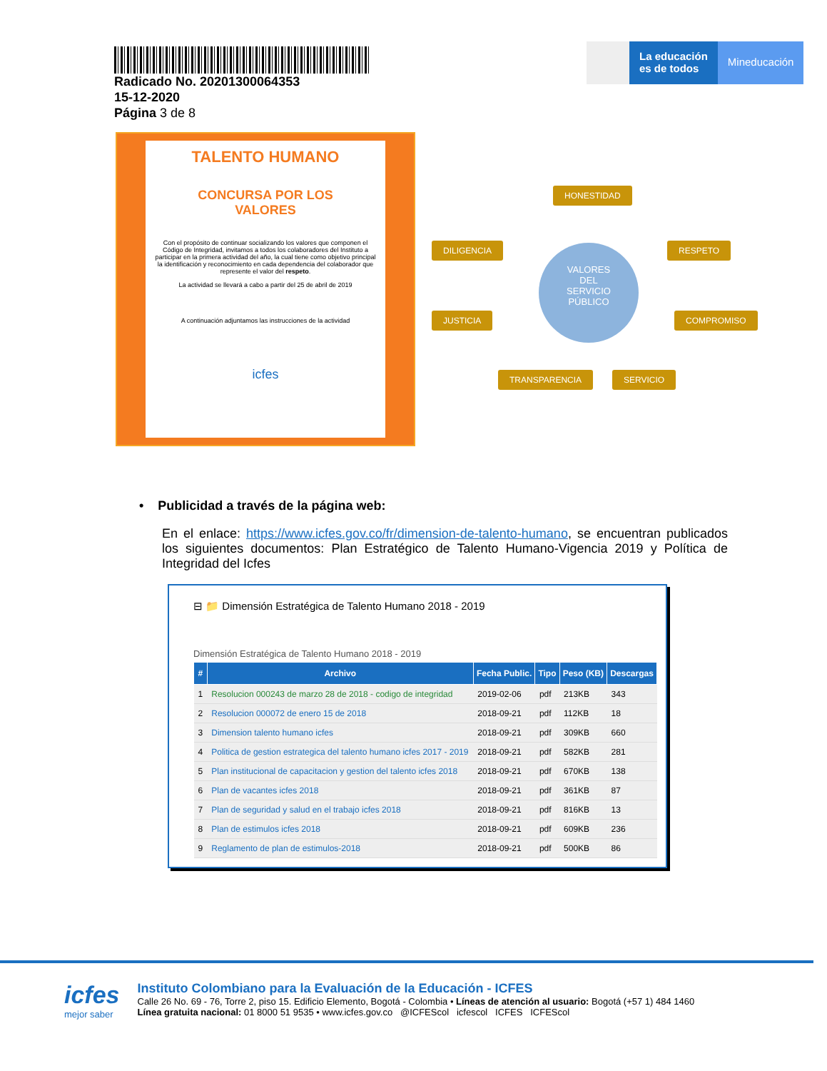Radicado No. 20201300064353
15-12-2020
Página 3 de 8
La educación
es de todos
Mineducación
TALENTO HUMANO
CONCURSA POR LOS
VALORES
Con el propósito de continuar socializando los valores que componen el Código de Integridad, invitamos a todos los colaboradores del Instituto a participar en la primera actividad del año, la cual tiene como objetivo principal la identificación y reconocimiento en cada dependencia del colaborador que represente el valor del respeto.
La actividad se llevará a cabo a partir del 25 de abril de 2019
A continuación adjuntamos las instrucciones de la actividad
icfes
HONESTIDAD
DILIGENCIA RESPETO
VALORES
DEL
SERVICIO
PÚBLICO
JUSTICIA COMPROMISO
TRANSPARENCIA SERVICIO
• Publicidad a través de la página web:
En el enlace: https://www.icfes.gov.co/fr/dimension-de-talento-humano, se encuentran publicados los siguientes documentos: Plan Estratégico de Talento Humano-Vigencia 2019 y Política de Integridad del Icfes
⊟ 📁 Dimensión Estratégica de Talento Humano 2018 - 2019
Dimensión Estratégica de Talento Humano 2018 - 2019
| # | Archivo | Fecha Public. | Tipo | Peso (KB) | Descargas |
| --- | --- | --- | --- | --- | --- |
| 1 | Resolucion 000243 de marzo 28 de 2018 - codigo de integridad | 2019-02-06 | pdf | 213KB | 343 |
| 2 | Resolucion 000072 de enero 15 de 2018 | 2018-09-21 | pdf | 112KB | 18 |
| 3 | Dimension talento humano icfes | 2018-09-21 | pdf | 309KB | 660 |
| 4 | Politica de gestion estrategica del talento humano icfes 2017 - 2019 | 2018-09-21 | pdf | 582KB | 281 |
| 5 | Plan institucional de capacitacion y gestion del talento icfes 2018 | 2018-09-21 | pdf | 670KB | 138 |
| 6 | Plan de vacantes icfes 2018 | 2018-09-21 | pdf | 361KB | 87 |
| 7 | Plan de seguridad y salud en el trabajo icfes 2018 | 2018-09-21 | pdf | 816KB | 13 |
| 8 | Plan de estimulos icfes 2018 | 2018-09-21 | pdf | 609KB | 236 |
| 9 | Reglamento de plan de estimulos-2018 | 2018-09-21 | pdf | 500KB | 86 |
icfes
mejor saber
Instituto Colombiano para la Evaluación de la Educación - ICFES
Calle 26 No. 69 - 76, Torre 2, piso 15. Edificio Elemento, Bogotá - Colombia • Líneas de atención al usuario: Bogotá (+57 1) 484 1460
Línea gratuita nacional: 01 8000 51 9535 • www.icfes.gov.co @ICFEScol icfescol ICFES ICFEScol